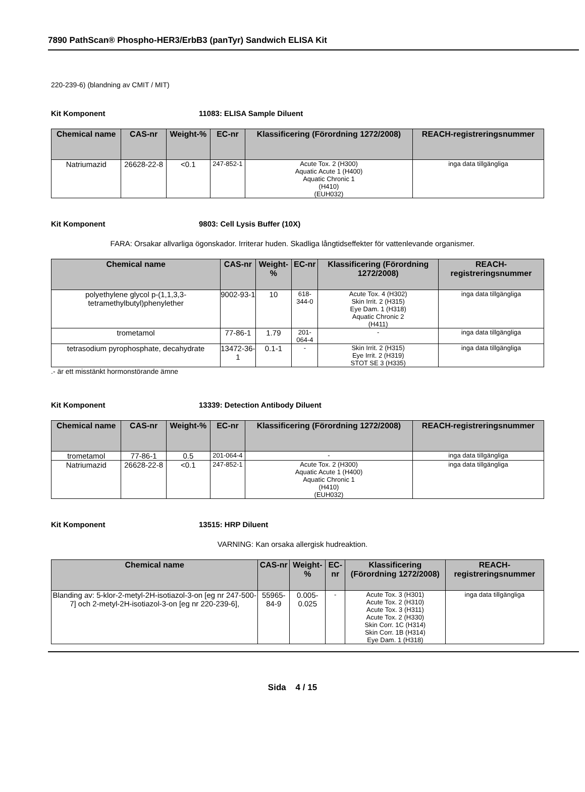7890 PathScan® Phospho-HER3/ErbB3 (panTyr) Sandwich ELISA Kit
220-239-6) (blandning av CMIT / MIT)
Kit Komponent 11083: ELISA Sample Diluent
| Chemical name | CAS-nr | Weight-% | EC-nr | Klassificering (Förordning 1272/2008) | REACH-registreringsnummer |
| --- | --- | --- | --- | --- | --- |
| Natriumazid | 26628-22-8 | <0.1 | 247-852-1 | Acute Tox. 2 (H300) Aquatic Acute 1 (H400) Aquatic Chronic 1 (H410) (EUH032) | inga data tillgängliga |
Kit Komponent 9803: Cell Lysis Buffer (10X)
FARA: Orsakar allvarliga ögonskador. Irriterar huden. Skadliga långtidseffekter för vattenlevande organismer.
| Chemical name | CAS-nr | Weight-% | EC-nr | Klassificering (Förordning 1272/2008) | REACH-registreringsnummer |
| --- | --- | --- | --- | --- | --- |
| polyethylene glycol p-(1,1,3,3-tetramethylbutyl)phenylether | 9002-93-1 | 10 | 618-344-0 | Acute Tox. 4 (H302) Skin Irrit. 2 (H315) Eye Dam. 1 (H318) Aquatic Chronic 2 (H411) | inga data tillgängliga |
| trometamol | 77-86-1 | 1.79 | 201-064-4 | - | inga data tillgängliga |
| tetrasodium pyrophosphate, decahydrate | 13472-36-1 | 0.1-1 | - | Skin Irrit. 2 (H315) Eye Irrit. 2 (H319) STOT SE 3 (H335) | inga data tillgängliga |
.- är ett misstänkt hormonstörande ämne
Kit Komponent 13339: Detection Antibody Diluent
| Chemical name | CAS-nr | Weight-% | EC-nr | Klassificering (Förordning 1272/2008) | REACH-registreringsnummer |
| --- | --- | --- | --- | --- | --- |
| trometamol | 77-86-1 | 0.5 | 201-064-4 | - | inga data tillgängliga |
| Natriumazid | 26628-22-8 | <0.1 | 247-852-1 | Acute Tox. 2 (H300) Aquatic Acute 1 (H400) Aquatic Chronic 1 (H410) (EUH032) | inga data tillgängliga |
Kit Komponent 13515: HRP Diluent
VARNING: Kan orsaka allergisk hudreaktion.
| Chemical name | CAS-nr | Weight-% | EC-nr | Klassificering (Förordning 1272/2008) | REACH-registreringsnummer |
| --- | --- | --- | --- | --- | --- |
| Blanding av: 5-klor-2-metyl-2H-isotiazol-3-on [eg nr 247-500-7] och 2-metyl-2H-isotiazol-3-on [eg nr 220-239-6], | 55965-84-9 | 0.005-0.025 | - | Acute Tox. 3 (H301) Acute Tox. 2 (H310) Acute Tox. 3 (H311) Acute Tox. 2 (H330) Skin Corr. 1C (H314) Skin Corr. 1B (H314) Eye Dam. 1 (H318) | inga data tillgängliga |
Sida 4 / 15